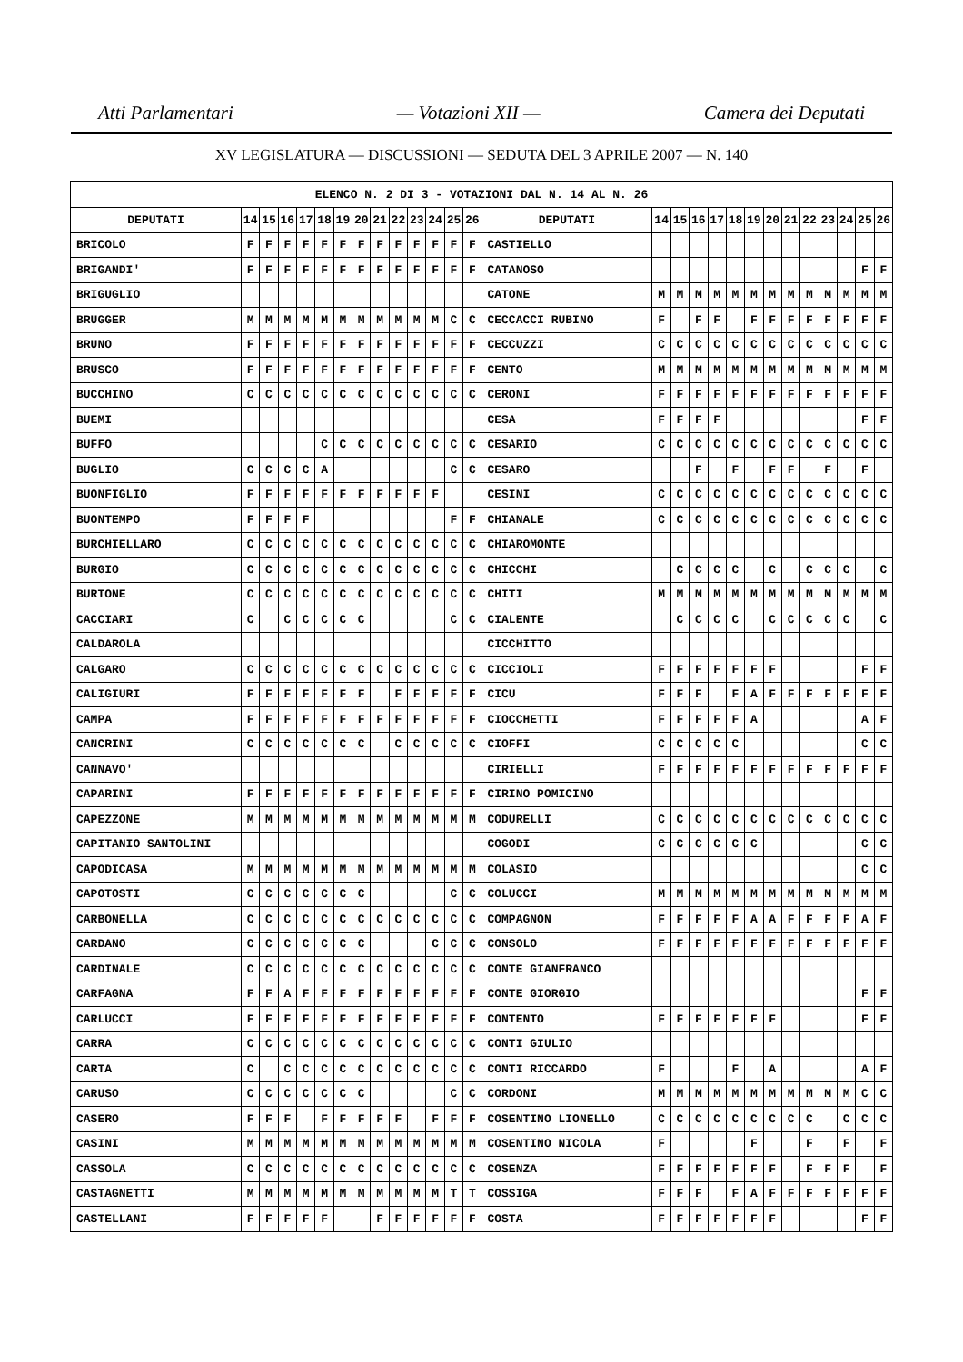Atti Parlamentari — Votazioni XII — Camera dei Deputati
XV LEGISLATURA — DISCUSSIONI — SEDUTA DEL 3 APRILE 2007 — N. 140
| ELENCO N. 2 DI 3 - VOTAZIONI DAL N. 14 AL N. 26 | | | | | | | | | | | | | | | | | | | | | | | | | | | |
| --- | --- | --- | --- | --- | --- | --- | --- | --- | --- | --- | --- | --- | --- | --- | --- | --- | --- | --- | --- | --- | --- | --- | --- | --- | --- | --- | --- |
| DEPUTATI | 14 | 15 | 16 | 17 | 18 | 19 | 20 | 21 | 22 | 23 | 24 | 25 | 26 | DEPUTATI | 14 | 15 | 16 | 17 | 18 | 19 | 20 | 21 | 22 | 23 | 24 | 25 | 26 |
| BRICOLO | F | F | F | F | F | F | F | F | F | F | F | F | F | CASTIELLO | | | | | | | | | | | | | |
| BRIGANDI' | F | F | F | F | F | F | F | F | F | F | F | F | F | CATANOSO | | | | | | | | | | | | F | F |
| BRIGUGLIO | | | | | | | | | | | | | | CATONE | M | M | M | M | M | M | M | M | M | M | M | M | M |
| BRUGGER | M | M | M | M | M | M | M | M | M | M | M | C | C | CECCACCI RUBINO | F | | F | F | | F | F | F | F | F | F | F | F |
| BRUNO | F | F | F | F | F | F | F | F | F | F | F | F | F | CECCUZZI | C | C | C | C | C | C | C | C | C | C | C | C | C |
| BRUSCO | F | F | F | F | F | F | F | F | F | F | F | F | F | CENTO | M | M | M | M | M | M | M | M | M | M | M | M | M |
| BUCCHINO | C | C | C | C | C | C | C | C | C | C | C | C | C | CERONI | F | F | F | F | F | F | F | F | F | F | F | F | F |
| BUEMI | | | | | | | | | | | | | | CESA | F | F | F | F | | | | | | | | F | F |
| BUFFO | | | | | C | C | C | C | C | C | C | C | C | CESARIO | C | C | C | C | C | C | C | C | C | C | C | C | C |
| BUGLIO | C | C | C | C | A | | | | | | | C | C | CESARO | | | F | | F | | F | F | | F | | F | |
| BUONFIGLIO | F | F | F | F | F | F | F | F | F | F | F | | | CESINI | C | C | C | C | C | C | C | C | C | C | C | C | C |
| BUONTEMPO | F | F | F | F | | | | | | | | F | F | CHIANALE | C | C | C | C | C | C | C | C | C | C | C | C | C |
| BURCHIELLARO | C | C | C | C | C | C | C | C | C | C | C | C | C | CHIAROMONTE | | | | | | | | | | | | | |
| BURGIO | C | C | C | C | C | C | C | C | C | C | C | C | C | CHICCHI | | C | C | C | C | | C | | C | C | C | | C |
| BURTONE | C | C | C | C | C | C | C | C | C | C | C | C | C | CHITI | M | M | M | M | M | M | M | M | M | M | M | M | M |
| CACCIARI | C | | C | C | C | C | C | | | | | C | C | CIALENTE | | C | C | C | C | | C | C | C | C | C | | C |
| CALDAROLA | | | | | | | | | | | | | | CICCHITTO | | | | | | | | | | | | | |
| CALGARO | C | C | C | C | C | C | C | C | C | C | C | C | C | CICCIOLI | F | F | F | F | F | F | F | | | | | F | F |
| CALIGIURI | F | F | F | F | F | F | F | | F | F | F | F | F | CICU | F | F | F | | F | A | F | F | F | F | F | F | F |
| CAMPA | F | F | F | F | F | F | F | F | F | F | F | F | F | CIOCCHETTI | F | F | F | F | F | A | | | | | | A | F |
| CANCRINI | C | C | C | C | C | C | C | | C | C | C | C | C | CIOFFI | C | C | C | C | C | | | | | | | C | C |
| CANNAVO' | | | | | | | | | | | | | | CIRIELLI | F | F | F | F | F | F | F | F | F | F | F | F | F |
| CAPARINI | F | F | F | F | F | F | F | F | F | F | F | F | F | CIRINO POMICINO | | | | | | | | | | | | | |
| CAPEZZONE | M | M | M | M | M | M | M | M | M | M | M | M | M | CODURELLI | C | C | C | C | C | C | C | C | C | C | C | C | C |
| CAPITANIO SANTOLINI | | | | | | | | | | | | | | COGODI | C | C | C | C | C | C | | | | | | C | C |
| CAPODICASA | M | M | M | M | M | M | M | M | M | M | M | M | M | COLASIO | | | | | | | | | | | | C | C |
| CAPOTOSTI | C | C | C | C | C | C | C | | | | | C | C | COLUCCI | M | M | M | M | M | M | M | M | M | M | M | M | M |
| CARBONELLA | C | C | C | C | C | C | C | C | C | C | C | C | C | COMPAGNON | F | F | F | F | F | A | A | F | F | F | F | A | F |
| CARDANO | C | C | C | C | C | C | C | | | | C | C | C | CONSOLO | F | F | F | F | F | F | F | F | F | F | F | F | F |
| CARDINALE | C | C | C | C | C | C | C | C | C | C | C | C | C | CONTE GIANFRANCO | | | | | | | | | | | | | |
| CARFAGNA | F | F | A | F | F | F | F | F | F | F | F | F | F | CONTE GIORGIO | | | | | | | | | | | | F | F |
| CARLUCCI | F | F | F | F | F | F | F | F | F | F | F | F | F | CONTENTO | F | F | F | F | F | F | F | | | | | F | F |
| CARRA | C | C | C | C | C | C | C | C | C | C | C | C | C | CONTI GIULIO | | | | | | | | | | | | | |
| CARTA | C | | C | C | C | C | C | C | C | C | C | C | C | CONTI RICCARDO | F | | | | F | | A | | | | | A | F |
| CARUSO | C | C | C | C | C | C | C | | | | | C | C | CORDONI | M | M | M | M | M | M | M | M | M | M | M | C | C |
| CASERO | F | F | F | | F | F | F | F | F | | F | F | F | COSENTINO LIONELLO | C | C | C | C | C | C | C | C | C | | C | C | C |
| CASINI | M | M | M | M | M | M | M | M | M | M | M | M | M | COSENTINO NICOLA | F | | | | | F | | | F | | F | | F |
| CASSOLA | C | C | C | C | C | C | C | C | C | C | C | C | C | COSENZA | F | F | F | F | F | F | F | | F | F | F | | F |
| CASTAGNETTI | M | M | M | M | M | M | M | M | M | M | M | T | T | COSSIGA | F | F | F | | F | A | F | F | F | F | F | F | F |
| CASTELLANI | F | F | F | F | F | | | F | F | F | F | F | F | COSTA | F | F | F | F | F | F | F | | | | | F | F |